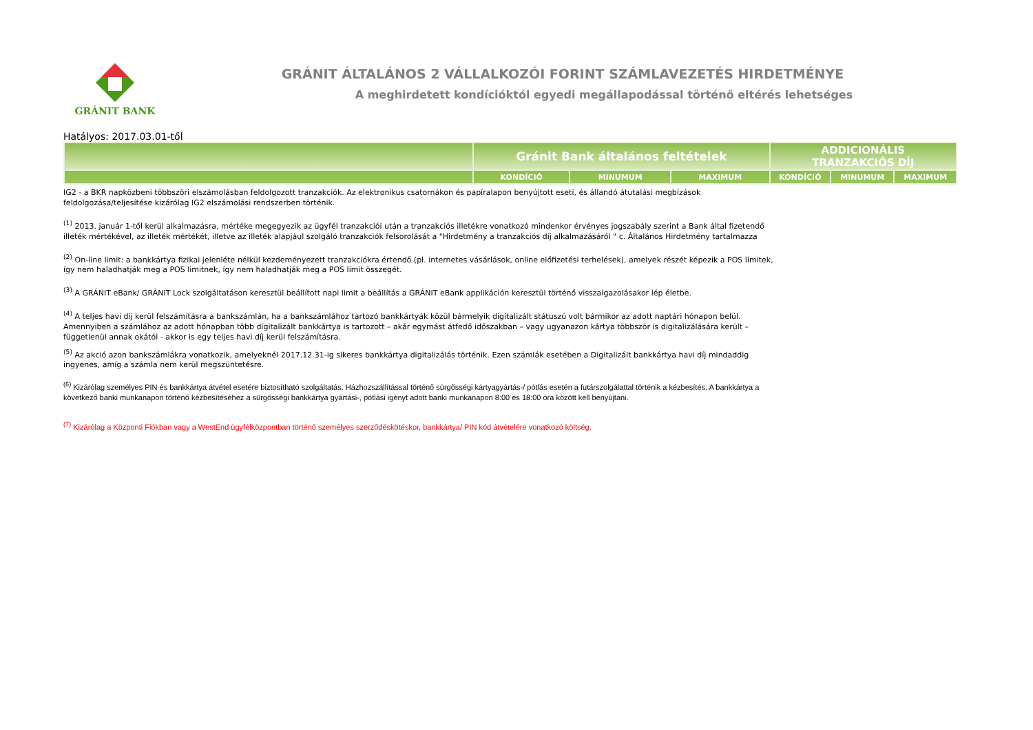GRÁNIT BANK
GRÁNIT ÁLTALÁNOS 2 VÁLLALKOZÓI FORINT SZÁMLAVEZETÉS HIRDETMÉNYE
A meghirdetett kondícióktól egyedi megállapodással történő eltérés lehetséges
Hatályos: 2017.03.01-től
| | Gránit Bank általános feltételek | | | ADDICIONÁLIS TRANZAKCIÓS DÍJ | | |
| --- | --- | --- | --- | --- | --- | --- |
| | KONDÍCIÓ | MINUMUM | MAXIMUM | KONDÍCIÓ | MINUMUM | MAXIMUM |
IG2 - a BKR napközbeni többszöri elszámolásban feldolgozott tranzakciók. Az elektronikus csatornákon és papíralapon benyújtott eseti, és állandó átutalási megbízások feldolgozása/teljesítése kizárólag IG2 elszámolási rendszerben történik.
<sup>(1)</sup> 2013. január 1-től kerül alkalmazásra, mértéke megegyezik az ügyfél tranzakciói után a tranzakciós illetékre vonatkozó mindenkor érvényes jogszabály szerint a Bank által fizetendő illeték mértékével, az illeték mértékét, illetve az illeték alapjául szolgáló tranzakciók felsorolását a "Hirdetmény a tranzakciós díj alkalmazásáról " c. Általános Hirdetmény tartalmazza
<sup>(2)</sup> On-line limit: a bankkártya fizikai jelenléte nélkül kezdeményezett tranzakciókra értendő (pl. internetes vásárlások, online előfizetési terhelések), amelyek részét képezik a POS limitek, így nem haladhatják meg a POS limitnek, így nem haladhatják meg a POS limit összegét.
<sup>(3)</sup> A GRÁNIT eBank/ GRÁNIT Lock szolgáltatáson keresztül beállított napi limit a beállítás a GRÁNIT eBank applikáción keresztül történő visszaigazolásakor lép életbe.
<sup>(4)</sup> A teljes havi díj kerül felszámításra a bankszámlán, ha a bankszámlához tartozó bankkártyák közül bármelyik digitalizált státuszú volt bármikor az adott naptári hónapon belül. Amennyiben a számlához az adott hónapban több digitalizált bankkártya is tartozott – akár egymást átfedő időszakban – vagy ugyanazon kártya többször is digitalizálására került – függetlenül annak okától - akkor is egy teljes havi díj kerül felszámításra.
<sup>(5)</sup> Az akció azon bankszámlákra vonatkozik, amelyeknél 2017.12.31-ig sikeres bankkártya digitalizálás történik. Ezen számlák esetében a Digitalizált bankkártya havi díj mindaddig ingyenes, amíg a számla nem kerül megszüntetésre.
<sup>(6)</sup> Kizárólag személyes PIN és bankkártya átvétel esetére biztosítható szolgáltatás. Házhozszállítással történő sürgősségi kártyagyártás-/ pótlás esetén a futárszolgálattal történik a kézbesítés. A bankkártya a következő banki munkanapon történő kézbesítéséhez a sürgősségi bankkártya gyártási-, pótlási igényt adott banki munkanapon 8:00 és 18:00 óra között kell benyújtani.
<sup>(7)</sup> Kizárólag a Központi Fiókban vagy a WestEnd ügyfélközpontban történő személyes szerződéskötéskor, bankkártya/ PIN kód átvételére vonatkozó költség.